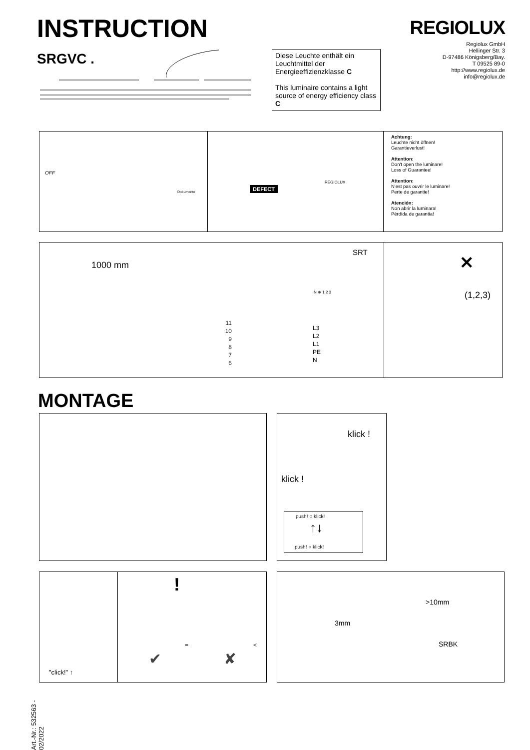INSTRUCTION
SRGVC .
REGIOLUX
Regiolux GmbH
Hellinger Str. 3
D-97486 Königsberg/Bay.
T 09525 89-0
http://www.regiolux.de
info@regiolux.de
Diese Leuchte enthält ein Leuchtmittel der Energieeffizienzklasse C
This luminaire contains a light source of energy efficiency class C
OFF
DEFECT
REGIOLUX
Achtung:
Leuchte nicht öffnen!
Garantieverlust!
Attention:
Don't open the luminare!
Loss of Guarantee!
Attention:
N'est pas ouvrir le luminare!
Perte de garantie!
Atención:
Non abrir la luminara!
Pérdida de garantia!
Dokumente
1000 mm
SRT
N ⊕ 1 2 3
11
10
9
8
7
6
L3
L2
L1
PE
N
(1,2,3)
✕
MONTAGE
klick !
klick !
push! ○ klick!
↑↓
push! ○ klick!
"click!" ↑
!
= <
✔ ✘
>10mm
3mm
SRBK
Art.-Nr.: 532563 - 02/2022